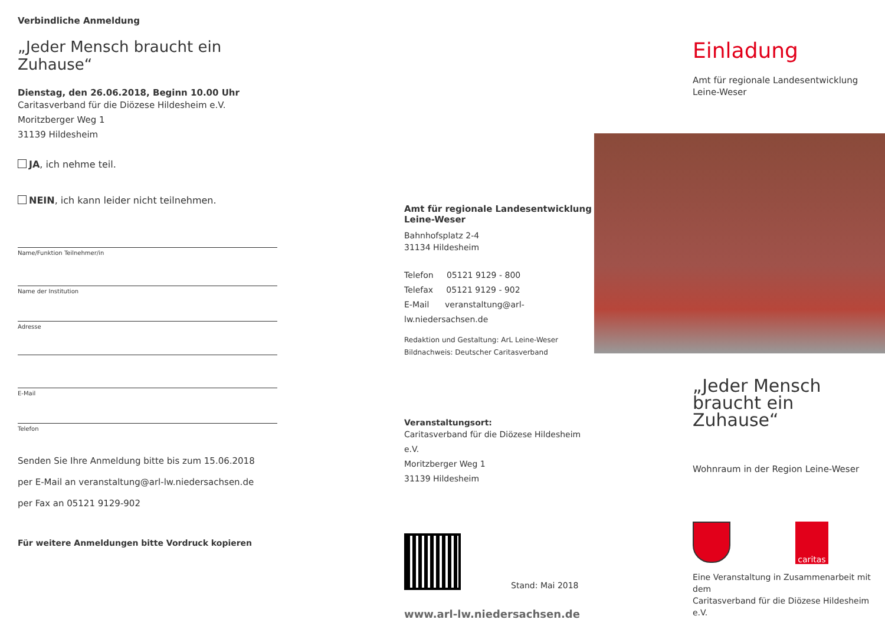Verbindliche Anmeldung
„Jeder Mensch braucht ein Zuhause“
Dienstag, den 26.06.2018, Beginn 10.00 Uhr
Caritasverband für die Diözese Hildesheim e.V.
Moritzberger Weg 1
31139 Hildesheim
JA, ich nehme teil.
NEIN, ich kann leider nicht teilnehmen.
Name/Funktion Teilnehmer/in
Name der Institution
Adresse
E-Mail
Telefon
Senden Sie Ihre Anmeldung bitte bis zum 15.06.2018
per E-Mail an veranstaltung@arl-lw.niedersachsen.de
per Fax an 05121 9129-902
Für weitere Anmeldungen bitte Vordruck kopieren
Amt für regionale Landesentwicklung
Leine-Weser
Bahnhofsplatz 2-4
31134 Hildesheim
Telefon 05121 9129 - 800
Telefax 05121 9129 - 902
E-Mail veranstaltung@arl-lw.niedersachsen.de
Redaktion und Gestaltung: ArL Leine-Weser
Bildnachweis: Deutscher Caritasverband
Veranstaltungsort:
Caritasverband für die Diözese Hildesheim e.V.
Moritzberger Weg 1
31139 Hildesheim
Stand: Mai 2018
www.arl-lw.niedersachsen.de
Einladung
Amt für regionale Landesentwicklung
Leine-Weser
„Jeder Mensch
braucht ein Zuhause“
Wohnraum in der Region Leine-Weser
caritas
Eine Veranstaltung in Zusammenarbeit mit dem
Caritasverband für die Diözese Hildesheim e.V.